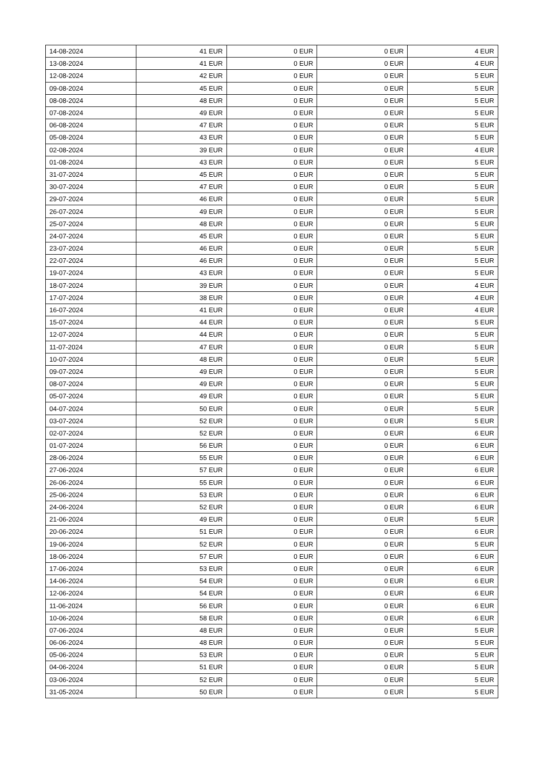| 14-08-2024 | 41 EUR | 0 EUR | 0 EUR | 4 EUR |
| 13-08-2024 | 41 EUR | 0 EUR | 0 EUR | 4 EUR |
| 12-08-2024 | 42 EUR | 0 EUR | 0 EUR | 5 EUR |
| 09-08-2024 | 45 EUR | 0 EUR | 0 EUR | 5 EUR |
| 08-08-2024 | 48 EUR | 0 EUR | 0 EUR | 5 EUR |
| 07-08-2024 | 49 EUR | 0 EUR | 0 EUR | 5 EUR |
| 06-08-2024 | 47 EUR | 0 EUR | 0 EUR | 5 EUR |
| 05-08-2024 | 43 EUR | 0 EUR | 0 EUR | 5 EUR |
| 02-08-2024 | 39 EUR | 0 EUR | 0 EUR | 4 EUR |
| 01-08-2024 | 43 EUR | 0 EUR | 0 EUR | 5 EUR |
| 31-07-2024 | 45 EUR | 0 EUR | 0 EUR | 5 EUR |
| 30-07-2024 | 47 EUR | 0 EUR | 0 EUR | 5 EUR |
| 29-07-2024 | 46 EUR | 0 EUR | 0 EUR | 5 EUR |
| 26-07-2024 | 49 EUR | 0 EUR | 0 EUR | 5 EUR |
| 25-07-2024 | 48 EUR | 0 EUR | 0 EUR | 5 EUR |
| 24-07-2024 | 45 EUR | 0 EUR | 0 EUR | 5 EUR |
| 23-07-2024 | 46 EUR | 0 EUR | 0 EUR | 5 EUR |
| 22-07-2024 | 46 EUR | 0 EUR | 0 EUR | 5 EUR |
| 19-07-2024 | 43 EUR | 0 EUR | 0 EUR | 5 EUR |
| 18-07-2024 | 39 EUR | 0 EUR | 0 EUR | 4 EUR |
| 17-07-2024 | 38 EUR | 0 EUR | 0 EUR | 4 EUR |
| 16-07-2024 | 41 EUR | 0 EUR | 0 EUR | 4 EUR |
| 15-07-2024 | 44 EUR | 0 EUR | 0 EUR | 5 EUR |
| 12-07-2024 | 44 EUR | 0 EUR | 0 EUR | 5 EUR |
| 11-07-2024 | 47 EUR | 0 EUR | 0 EUR | 5 EUR |
| 10-07-2024 | 48 EUR | 0 EUR | 0 EUR | 5 EUR |
| 09-07-2024 | 49 EUR | 0 EUR | 0 EUR | 5 EUR |
| 08-07-2024 | 49 EUR | 0 EUR | 0 EUR | 5 EUR |
| 05-07-2024 | 49 EUR | 0 EUR | 0 EUR | 5 EUR |
| 04-07-2024 | 50 EUR | 0 EUR | 0 EUR | 5 EUR |
| 03-07-2024 | 52 EUR | 0 EUR | 0 EUR | 5 EUR |
| 02-07-2024 | 52 EUR | 0 EUR | 0 EUR | 6 EUR |
| 01-07-2024 | 56 EUR | 0 EUR | 0 EUR | 6 EUR |
| 28-06-2024 | 55 EUR | 0 EUR | 0 EUR | 6 EUR |
| 27-06-2024 | 57 EUR | 0 EUR | 0 EUR | 6 EUR |
| 26-06-2024 | 55 EUR | 0 EUR | 0 EUR | 6 EUR |
| 25-06-2024 | 53 EUR | 0 EUR | 0 EUR | 6 EUR |
| 24-06-2024 | 52 EUR | 0 EUR | 0 EUR | 6 EUR |
| 21-06-2024 | 49 EUR | 0 EUR | 0 EUR | 5 EUR |
| 20-06-2024 | 51 EUR | 0 EUR | 0 EUR | 6 EUR |
| 19-06-2024 | 52 EUR | 0 EUR | 0 EUR | 5 EUR |
| 18-06-2024 | 57 EUR | 0 EUR | 0 EUR | 6 EUR |
| 17-06-2024 | 53 EUR | 0 EUR | 0 EUR | 6 EUR |
| 14-06-2024 | 54 EUR | 0 EUR | 0 EUR | 6 EUR |
| 12-06-2024 | 54 EUR | 0 EUR | 0 EUR | 6 EUR |
| 11-06-2024 | 56 EUR | 0 EUR | 0 EUR | 6 EUR |
| 10-06-2024 | 58 EUR | 0 EUR | 0 EUR | 6 EUR |
| 07-06-2024 | 48 EUR | 0 EUR | 0 EUR | 5 EUR |
| 06-06-2024 | 48 EUR | 0 EUR | 0 EUR | 5 EUR |
| 05-06-2024 | 53 EUR | 0 EUR | 0 EUR | 5 EUR |
| 04-06-2024 | 51 EUR | 0 EUR | 0 EUR | 5 EUR |
| 03-06-2024 | 52 EUR | 0 EUR | 0 EUR | 5 EUR |
| 31-05-2024 | 50 EUR | 0 EUR | 0 EUR | 5 EUR |